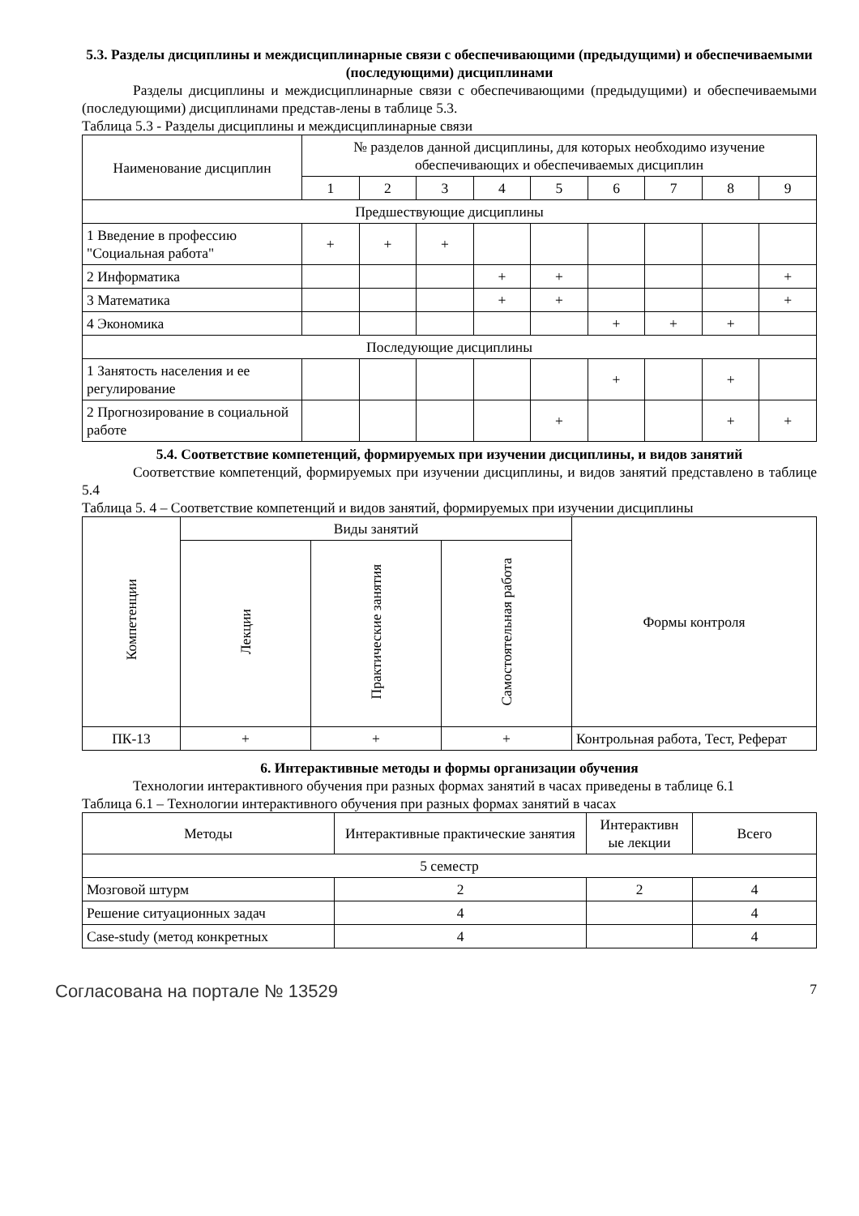5.3. Разделы дисциплины и междисциплинарные связи с обеспечивающими (предыдущими) и обеспечиваемыми (последующими) дисциплинами
Разделы дисциплины и междисциплинарные связи с обеспечивающими (предыдущими) и обеспечиваемыми (последующими) дисциплинами представ-лены в таблице 5.3.
Таблица 5.3 - Разделы дисциплины и междисциплинарные связи
| Наименование дисциплин | № разделов данной дисциплины, для которых необходимо изучение обеспечивающих и обеспечиваемых дисциплин | | | | | | | | |
| --- | --- | --- | --- | --- | --- | --- | --- | --- | --- |
| | 1 | 2 | 3 | 4 | 5 | 6 | 7 | 8 | 9 |
| Предшествующие дисциплины | | | | | | | | | |
| 1 Введение в профессию "Социальная работа" | + | + | + | | | | | | |
| 2 Информатика | | | | + | + | | | | + |
| 3 Математика | | | | + | + | | | | + |
| 4 Экономика | | | | | | + | + | + | |
| Последующие дисциплины | | | | | | | | | |
| 1 Занятость населения и ее регулирование | | | | | | + | | + | |
| 2 Прогнозирование в социальной работе | | | | | + | | | + | + |
5.4. Соответствие компетенций, формируемых при изучении дисциплины, и видов занятий
Соответствие компетенций, формируемых при изучении дисциплины, и видов занятий представлено в таблице 5.4
Таблица 5. 4 – Соответствие компетенций и видов занятий, формируемых при изучении дисциплины
| Компетенции | Виды занятий | | | Формы контроля |
| --- | --- | --- | --- | --- |
| | Лекции | Практические занятия | Самостоятельная работа | |
| ПК-13 | + | + | + | Контрольная работа, Тест, Реферат |
6. Интерактивные методы и формы организации обучения
Технологии интерактивного обучения при разных формах занятий в часах приведены в таблице 6.1
Таблица 6.1 – Технологии интерактивного обучения при разных формах занятий в часах
| Методы | Интерактивные практические занятия | Интерактивн ые лекции | Всего |
| --- | --- | --- | --- |
| 5 семестр | | | |
| Мозговой штурм | 2 | 2 | 4 |
| Решение ситуационных задач | 4 | | 4 |
| Case-study (метод конкретных | 4 | | 4 |
Согласована на портале № 13529 7